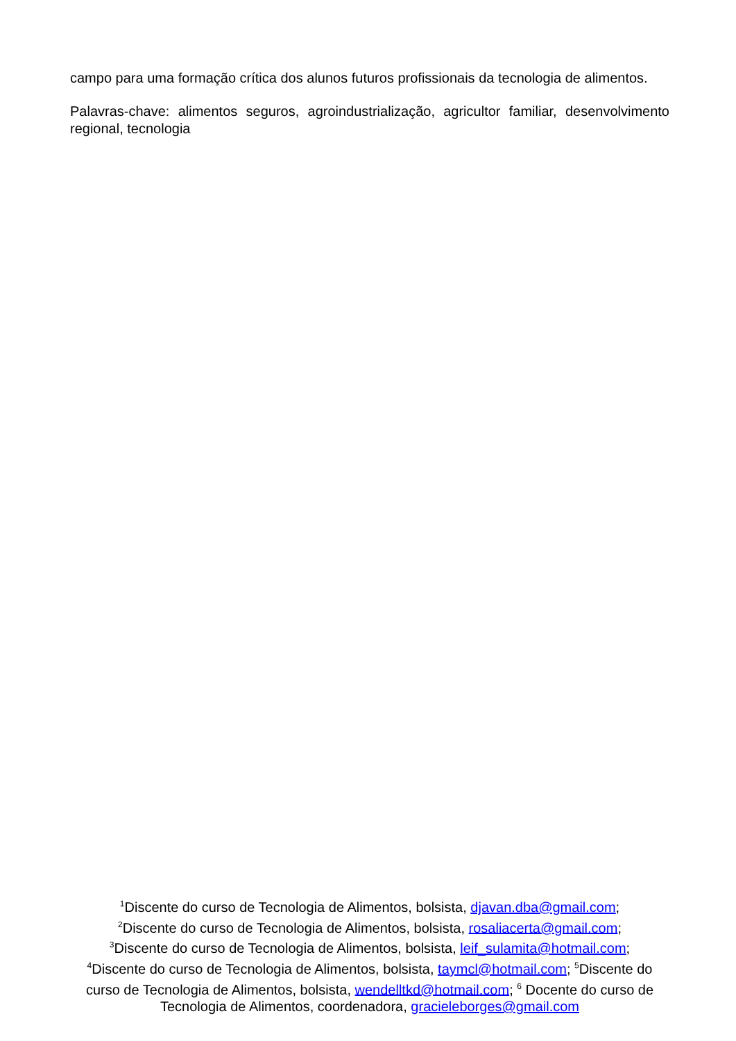campo para uma formação crítica dos alunos futuros profissionais da tecnologia de alimentos.
Palavras-chave: alimentos seguros, agroindustrialização, agricultor familiar, desenvolvimento regional, tecnologia
<sup>1</sup> Discente do curso de Tecnologia de Alimentos, bolsista, djavan.dba@gmail.com;
<sup>2</sup> Discente do curso de Tecnologia de Alimentos, bolsista, rosaliacerta@gmail.com;
<sup>3</sup> Discente do curso de Tecnologia de Alimentos, bolsista, leif_sulamita@hotmail.com;
<sup>4</sup> Discente do curso de Tecnologia de Alimentos, bolsista, taymcl@hotmail.com; <sup>5</sup>Discente do curso de Tecnologia de Alimentos, bolsista, wendelltkd@hotmail.com; <sup>6</sup> Docente do curso de Tecnologia de Alimentos, coordenadora, gracieleborges@gmail.com